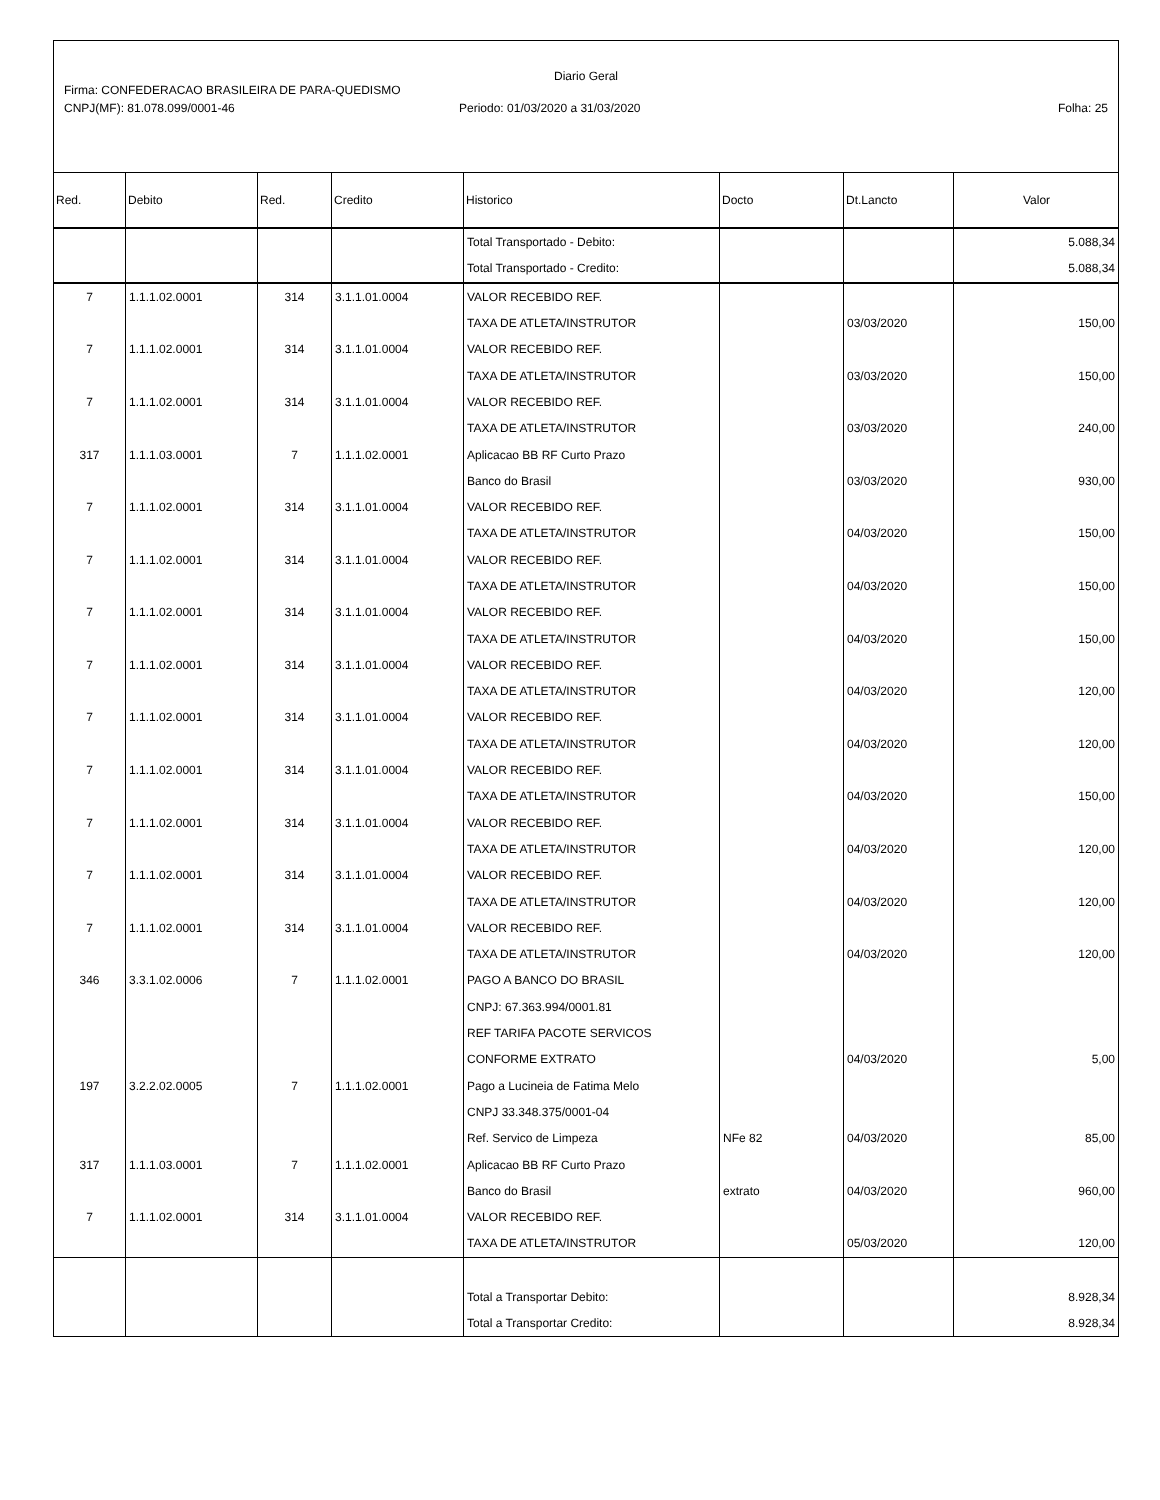Diario Geral
Firma: CONFEDERACAO BRASILEIRA DE PARA-QUEDISMO
CNPJ(MF): 81.078.099/0001-46 Periodo: 01/03/2020 a 31/03/2020 Folha: 25
| Red. | Debito | Red. | Credito | Historico | Docto | Dt.Lancto | Valor |
| --- | --- | --- | --- | --- | --- | --- | --- |
| | | | | Total Transportado - Debito: | | | 5.088,34 |
| | | | | Total Transportado - Credito: | | | 5.088,34 |
| 7 | 1.1.1.02.0001 | 314 | 3.1.1.01.0004 | VALOR RECEBIDO REF. | | | |
| | | | | TAXA DE ATLETA/INSTRUTOR | | 03/03/2020 | 150,00 |
| 7 | 1.1.1.02.0001 | 314 | 3.1.1.01.0004 | VALOR RECEBIDO REF. | | | |
| | | | | TAXA DE ATLETA/INSTRUTOR | | 03/03/2020 | 150,00 |
| 7 | 1.1.1.02.0001 | 314 | 3.1.1.01.0004 | VALOR RECEBIDO REF. | | | |
| | | | | TAXA DE ATLETA/INSTRUTOR | | 03/03/2020 | 240,00 |
| 317 | 1.1.1.03.0001 | 7 | 1.1.1.02.0001 | Aplicacao BB RF Curto Prazo | | | |
| | | | | Banco do Brasil | | 03/03/2020 | 930,00 |
| 7 | 1.1.1.02.0001 | 314 | 3.1.1.01.0004 | VALOR RECEBIDO REF. | | | |
| | | | | TAXA DE ATLETA/INSTRUTOR | | 04/03/2020 | 150,00 |
| 7 | 1.1.1.02.0001 | 314 | 3.1.1.01.0004 | VALOR RECEBIDO REF. | | | |
| | | | | TAXA DE ATLETA/INSTRUTOR | | 04/03/2020 | 150,00 |
| 7 | 1.1.1.02.0001 | 314 | 3.1.1.01.0004 | VALOR RECEBIDO REF. | | | |
| | | | | TAXA DE ATLETA/INSTRUTOR | | 04/03/2020 | 150,00 |
| 7 | 1.1.1.02.0001 | 314 | 3.1.1.01.0004 | VALOR RECEBIDO REF. | | | |
| | | | | TAXA DE ATLETA/INSTRUTOR | | 04/03/2020 | 120,00 |
| 7 | 1.1.1.02.0001 | 314 | 3.1.1.01.0004 | VALOR RECEBIDO REF. | | | |
| | | | | TAXA DE ATLETA/INSTRUTOR | | 04/03/2020 | 120,00 |
| 7 | 1.1.1.02.0001 | 314 | 3.1.1.01.0004 | VALOR RECEBIDO REF. | | | |
| | | | | TAXA DE ATLETA/INSTRUTOR | | 04/03/2020 | 150,00 |
| 7 | 1.1.1.02.0001 | 314 | 3.1.1.01.0004 | VALOR RECEBIDO REF. | | | |
| | | | | TAXA DE ATLETA/INSTRUTOR | | 04/03/2020 | 120,00 |
| 7 | 1.1.1.02.0001 | 314 | 3.1.1.01.0004 | VALOR RECEBIDO REF. | | | |
| | | | | TAXA DE ATLETA/INSTRUTOR | | 04/03/2020 | 120,00 |
| 7 | 1.1.1.02.0001 | 314 | 3.1.1.01.0004 | VALOR RECEBIDO REF. | | | |
| | | | | TAXA DE ATLETA/INSTRUTOR | | 04/03/2020 | 120,00 |
| 346 | 3.3.1.02.0006 | 7 | 1.1.1.02.0001 | PAGO A BANCO DO BRASIL | | | |
| | | | | CNPJ: 67.363.994/0001.81 | | | |
| | | | | REF TARIFA PACOTE SERVICOS | | | |
| | | | | CONFORME EXTRATO | | 04/03/2020 | 5,00 |
| 197 | 3.2.2.02.0005 | 7 | 1.1.1.02.0001 | Pago a Lucineia de Fatima Melo | | | |
| | | | | CNPJ 33.348.375/0001-04 | | | |
| | | | | Ref. Servico de Limpeza | NFe 82 | 04/03/2020 | 85,00 |
| 317 | 1.1.1.03.0001 | 7 | 1.1.1.02.0001 | Aplicacao BB RF Curto Prazo | | | |
| | | | | Banco do Brasil | extrato | 04/03/2020 | 960,00 |
| 7 | 1.1.1.02.0001 | 314 | 3.1.1.01.0004 | VALOR RECEBIDO REF. | | | |
| | | | | TAXA DE ATLETA/INSTRUTOR | | 05/03/2020 | 120,00 |
| | | | | Total a Transportar Debito: | | | 8.928,34 |
| | | | | Total a Transportar Credito: | | | 8.928,34 |